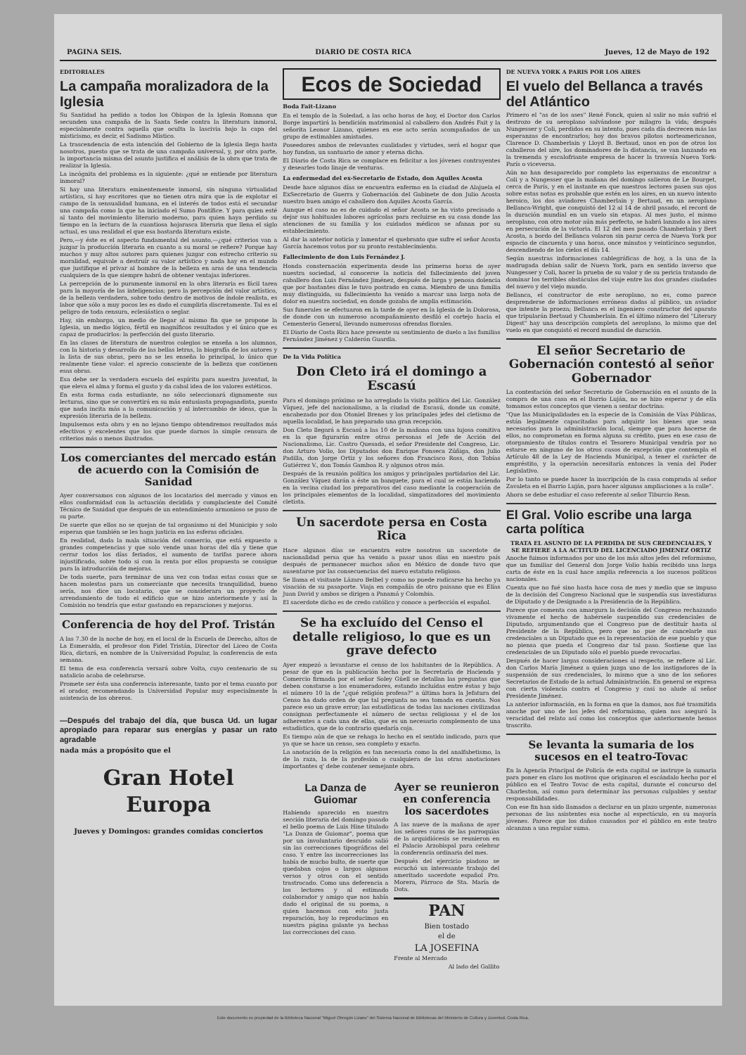PAGINA SEIS. DIARIO DE COSTA RICA Jueves, 12 de Mayo de 192
EDITORIALES
La campaña moralizadora de la Iglesia
Su Santidad ha pedido a todos los Obispos de la Iglesia Romana que secunden una campaña de la Santa Sede contra la literatura inmoral, especialmente contra aquella que oculta la lascivia bajo la capa del misticismo, es decir, el Sadismo Místico.
La trascendencia de esta intención del Gobierno de la Iglesia llega hasta nosotros, puesto que se trata de una campaña universal, y, por otra parte, la importancia misma del asunto justifica el análisis de la obra que trata de realizar la Iglesia.
La incógnita del problema es la siguiente: ¿qué se entiende por literatura inmoral?
Si hay una literatura eminentemente inmoral, sin ninguna virtualidad artística, si hay escritores que no tienen otra mira que la de explotar el campo de la sensualidad humana, en el interés de todos está el secundar una campaña como la que ha iniciado el Sumo Pontífice. Y para quien esté al tanto del movimiento literario moderno, para quien haya perdido su tiempo en la lectura de la cuantiosa hojarasca literaria que llena el siglo actual, es una realidad el que esa bastarda literatura existe.
Pero,—y éste es el aspecto fundamental del asunto,—¿qué criterios van a juzgar la producción literaria en cuanto a su moral se refiere? Porque hay muchos y muy altos autores para quienes juzgar con estrecho criterio su moralidad, equivale a destruír su valor artístico y nada hay en el mundo que justifique el privar al hombre de la belleza en aras de una tendencia cualquiera de la que siempre habrá de obtener ventajas inferiores.
La percepción de lo puramente inmoral en la obra literaria es fácil tarea para la mayoría de las inteligencias; pero la percepción del valor artístico, de la belleza verdadera, sobre todo dentro de motivos de índole realista, es labor que sólo a muy pocos les es dado el cumplirla discretamente. Tal es el peligro de toda censura, eclesiástica o seglar.
Hay, sin embargo, un medio de llegar al mismo fin que se propone la Iglesia, un medio lógico, fértil en magníficos resultados y el único que es capaz de producirlos: la perfección del gusto literario.
En las clases de literatura de nuestros colegios se enseña a los alumnos, con la historia y desarrollo de las bellas letras, la biografía de los autores y la lista de sus obras, pero no se les enseña lo principal, lo único que realmente tiene valor: el aprecio consciente de la belleza que contienen esas obras.
Esa debe ser la verdadera escuela del espíritu para nuestra juventud, la que eleva el alma y forma el gusto y da cabal idea de los valores estéticos.
En esta forma cada estudiante, no sólo seleccionará dignamente sus lecturas, sino que se convertirá en su más entusiasta propagandista, puesto que nada incita más a la comunicación y al intercambio de ideas, que la expresión literaria de la belleza.
Impulsemos esta obra y en no lejano tiempo obtendremos resultados más efectivos y excelentes que los que puede darnos la simple censura de criterios más o menos ilustrados.
Los comerciantes del mercado están de acuerdo con la Comisión de Sanidad
Ayer conversamos con algunos de los locatarios del mercado y vimos en ellos conformidad con la actuación decidida y complaciente del Comité Técnico de Sanidad que después de un entendimiento armonioso se puso de su parte.
De suerte que ellos no se quejan de tal organismo ni del Municipio y solo esperan que también se les haga justicia en las esferas oficiales.
En realidad, dada la mala situación del comercio, que está expuesto a grandes competencias y que solo vende unas horas del día y tiene que cerrar todos los días feriados, el aumento de tarifas parece ahora injustificado, sobre todo si con la renta por ellos propuesta se consigue para la introducción de mejoras.
De toda suerte, para terminar de una vez con todas estas cosas que se hacen molestas para un comerciante que necesita tranquilidad, bueno sería, nos dice un locatario, que se considerara un proyecto de arrendamiento de todo el edificio que se hizo anteriormente y así la Comisión no tendría que estar gastando en reparaciones y mejoras.
Conferencia de hoy del Prof. Tristán
A las 7.30 de la noche de hoy, en el local de la Escuela de Derecho, altos de La Esmeralda, el profesor don Fidel Tristán, Director del Liceo de Costa Rica, dictará, en nombre de la Universidad Popular, la conferencia de esta semana.
El tema de esa conferencia versará sobre Volta, cuyo centenario de su natalicio acaba de celebrarse.
Promete ser ésta una conferencia interesante, tanto por el tema cuanto por el orador, recomendando la Universidad Popular muy especialmente la asistencia de los obreros.
—Después del trabajo del día, que busca Ud. un lugar apropiado para reparar sus energías y pasar un rato agradable
nada más a propósito que el
Gran Hotel Europa
Jueves y Domingos: grandes comidas conciertos
Ecos de Sociedad
Boda Fait-Lizano
En el templo de la Soledad, a las ocho horas de hoy, el Doctor don Carlos Borge impartirá la bendición matrimonial al caballero don Andrés Fait y la señorita Leonor Lizano, quienes en ese acto serán acompañados de un grupo de estimables amistades.
Poseedores ambos de relevantes cualidades y virtudes, será el hogar que hoy fundan, un santuario de amor y eterna dicha.
El Diario de Costa Rica se complace en felicitar a los jóvenes contrayentes y desearles todo linaje de venturas.
La enfermedad del ex-Secretario de Estado, don Aquiles Acosta
Desde hace algunos días se encuentra enfermo en la ciudad de Alajuela el ExSecretario de Guerra y Gobernación del Gabinete de don Julio Acosta nuestro buen amigo el caballero don Aquiles Acosta García.
Aunque el caso no es de cuidado el señor Acosta se ha visto precisado a dejar sus habituales labores agrícolas para recluirse en su casa donde las atenciones de su familia y los cuidados médicos se afanan por su establecimiento.
Al dar la anterior noticia y lamentar el quebranto que sufre el señor Acosta García hacemos votos por su pronto restablecimiento.
Fallecimiento de don Luis Fernández J.
Honda consternación experimenta desde las primeras horas de ayer nuestra sociedad, al conocerse la noticia del fallecimiento del joven caballero don Luis Fernández Jiménez, después de larga y penosa dolencia que por bastantes días le tuvo postrado en cama. Miembro de una familia muy distinguida, su fallecimiento ha venido a marcar una larga nota de dolor en nuestra sociedad, en donde gozaba de amplia estimación.
Sus funerales se efectuaron en la tarde de ayer en la Iglesia de la Dolorosa, de donde con un numeroso acompañamiento desfiló el cortejo hacia el Cementerio General, llevando numerosas ofrendas florales.
El Diario de Costa Rica hace presente su sentimiento de duelo a las familias Fernández Jiménez y Calderón Guardia.
De la Vida Política
Don Cleto irá el domingo a Escasú
Para el domingo próximo se ha arreglado la visita política del Lic. González Víquez, jefe del nacionalismo, a la ciudad de Escasú, donde un comité, encabezado por don Otoniel Brenes y los principales jefes del cletismo de aquella localidad, le han preparado una gran recepción.
Don Cleto llegará a Escasú a las 10 de la mañana con una lujosa comitiva en la que figurarán entre otras personas el Jefe de Acción del Nacionalismo, Lic. Castro Quesada, el señor Presidente del Congreso, Lic. don Arturo Volio, los Diputados don Enrique Fonseca Zúñiga, don Julio Padilla, don Jorge Ortiz y los señores don Francisco Ross, don Tobías Gutiérrez V., don Tomás Gamboa R. y algunos otros más.
Después de la reunión política los amigos y principales partidarios del Lic. González Víquez darán a éste un banquete, para el cual se están haciendo en la vecina ciudad los preparativos del caso mediante la cooperación de los principales elementos de la localidad, simpatizadores del movimiento cletista.
Un sacerdote persa en Costa Rica
Hace algunos días se encuentra entre nosotros un sacerdote de nacionalidad persa que ha venido a pasar unos días en nuestro país después de permanecer muchos años en México de donde tuvo que ausentarse por las consecuencias del nuevo estatuto religioso.
Se llama el visitante Lázaro Belbel y como no puede radicarse ha hecho ya visación de su pasaporte. Viaja en compañía de otro paisano que es Elías Juan David y ambos se dirigen a Panamá y Colombia.
El sacerdote dicho es de credo católico y conoce a perfección el español.
Se ha excluído del Censo el detalle religioso, lo que es un grave defecto
Ayer empezó a levantarse el censo de los habitantes de la República. A pesar de que en la publicación hecha por la Secretaría de Hacienda y Comercio firmada por el señor Soley Güell se detallan las preguntas que deben constarse a los enumeradores, estando incluídas entre éstas y bajo el número 10 la de "¿qué religión profesa?" a última hora la Jefatura del Censo ha dado orden de que tal pregunta no sea tomada en cuenta. Nos parece eso un grave error; las estadísticas de todas las naciones civilizadas consignan perfectamente el número de sectas religiosas y el de los adherentes a cada una de ellas, que es un necesario complemento de una estadística, que de lo contrario quedaría coja.
Es tiempo aún de que se rehaga lo hecho en el sentido indicado, para que ya que se hace un censo, sea completo y exacto.
La anotación de la religión es tan necesaria como la del analfabetismo, la de la raza, la de la profesión o cualquiera de las otras anotaciones importantes q' debe contener semejante obra.
La Danza de Guiomar
Habiendo aparecido en nuestra sección literaria del domingo pasado el bello poema de Luis Hine titulado "La Danza de Guiomar", poema que por un involuntario descuido salió sin las correcciones tipográficas del caso. Y entre las incorrecciones las había de mucho bulto, de suerte que quedaban cojos o largos algunos versos y otros con el sentido trastrocado. Como una deferencia a los lectores y al estimado colaborador y amigo que nos había dado el original de su poema, a quien hacemos con esto justa reparación, hoy lo reproducimos en nuestra página galante ya hechas las correcciones del caso.
Ayer se reunieron en conferencia los sacerdotes
A las nueve de la mañana de ayer los señores curas de las parroquias de la arquidiócesis se reunieron en el Palacio Arzobispal para celebrar la conferencia ordinaria del mes.
Después del ejercicio piadoso se escuchó un interesante trabajo del ameritado sacerdote español Pro. Morera, Párroco de Sta. María de Dota.
PAN
Bien tostado
el de
LA JOSEFINA
Frente al Mercado
Al lado del Gallito
DE NUEVA YORK A PARIS POR LOS AIRES
El vuelo del Bellanca a través del Atlántico
Primero el "as de los ases" René Fonck, quien al salir no más sufrió el destrozo de su aeroplano salvándose por milagro la vida; después Nungesser y Coli, perdidos en su intento, pues cada día decrecen más las esperanzas de encontrarlos; hoy dos bravos pilotos norteamericanos, Clarence D. Chamberlain y Lloyd B. Bertaud, unos en pos de otros los caballeros del aire, los dominadores de la distancia, se van lanzando en la tremenda y escalofriante empresa de hacer la travesía Nueva York-París o viceversa.
Aún no han desaparecido por completo las esperanzas de encontrar a Coli y a Nungesser que la mañana del domingo salieron de Le Bourget, cerca de París, y en el instante en que nuestros lectores pasen sus ojos sobre estas notas es probable que estén en los aires, en un nuevo intento heroico, los dos aviadores Chamberlain y Bertaud, en un aeroplano Bellanca-Wright, que conquistó del 12 al 14 de abril pasado, el record de la duración mundial en un vuelo sin etapas. Al mes justo, el mismo aeroplano, con otro motor aún más perfecto, se habrá lanzado a los aires en persecución de la victoria. El 12 del mes pasado Chamberlain y Bert Acosta, a bordo del Bellanca volaron sin parar cerca de Nueva York por espacio de cincuenta y una horas, once minutos y veinticinco segundos, descendiendo de los cielos el día 14.
Según nuestras informaciones cablegráficas de hoy, a la una de la madrugada debían salir de Nueva York, para en sentido inverso que Nungesser y Coli, hacer la prueba de su valor y de su pericia tratando de dominar los terribles obstáculos del viaje entre las dos grandes ciudades del nuevo y del viejo mundo.
Bellanca, el constructor de este aeroplano, no es, como parece desprenderse de informaciones erróneas dadas al público, un aviador que intente la proeza; Bellanca es el ingeniero constructor del aparato que tripularán Bertaud y Chamberlain. En el último número del "Literary Digest" hay una descripción completa del aeroplano, lo mismo que del vuelo en que conquistó el record mundial de duración.
El señor Secretario de Gobernación contestó al señor Gobernador
La contestación del señor Secretario de Gobernación en el asunto de la compra de una casa en el Barrio Luján, no se hizo esperar y de ella tomamos estos conceptos que vienen a sentar doctrina:
"Que las Municipalidades en la especie de la Comisión de Vías Públicas, están legalmente capacitadas para adquirir los bienes que sean necesarios para la administración local, siempre que para hacerse de ellos, no comprometan en forma alguna su crédito, pues en ese caso de otorgamiento de títulos contra el Tesorero Municipal vendría por no estarse en ninguno de los otros casos de excepción que contempla el Artículo 48 de la Ley de Hacienda Municipal, a tener el carácter de empréstito, y la operación necesitaría entonces la venia del Poder Legislativo.
Por lo tanto se puede hacer la inscripción de la casa comprada al señor Zavaleta en el Barrio Luján, para hacer algunas ampliaciones a la calle".
Ahora se debe estudiar el caso referente al señor Tiburcio Rean.
El Gral. Volio escribe una larga carta política
TRATA EL ASUNTO DE LA PERDIDA DE SUS CREDENCIALES, Y SE REFIERE A LA ACTITUD DEL LICENCIADO JIMENEZ ORTIZ
Anoche fuimos informados por uno de los más altos jefes del reformismo, que un familiar del General don Jorge Volio había recibido una larga carta de éste en la cual hace amplia referencia a los sucesos políticos nacionales.
Cuenta que no fué sino hasta hace cosa de mes y medio que se impuso de la decisión del Congreso Nacional que le suspendía sus investiduras de Diputado y de Designado a la Presidencia de la República.
Parece que comenta con amargura la decisión del Congreso rechazando vivamente el hecho de habérsele suspendido sus credenciales de Diputado, argumentando que el Congreso pue de destituír hasta al Presidente de la República, pero que no pue de cancelarle sus credenciales a un Diputado que es la representación de ese pueblo y que no piensa que pueda el Congreso dar tal paso. Sostiene que las credenciales de un Diputado sólo el pueblo puede revocarlas.
Después de hacer largas consideraciones al respecto, se refiere al Lic. don Carlos María Jiménez a quien juzga uno de los instigadores de la suspensión de sus credenciales, lo mismo que a uno de los señores Secretarios de Estado de la actual Administración. En general se expresa con cierta violencia contra el Congreso y casi no alude al señor Presidente Jiménez.
La anterior información, en la forma en que la damos, nos fué trasmitida anoche por uno de los jefes del reformismo, quien nos aseguró la veracidad del relato así como los conceptos que anteriormente hemos trascrito.
Se levanta la sumaria de los sucesos en el teatro-Tovac
En la Agencia Principal de Policía de esta capital se instruye la sumaria para poner en claro los motivos que originaron el escándalo hecho por el público en el Teatro Tovac de esta capital, durante el concurso del Charleston, así como para determinar las personas culpables y sentar responsabilidades.
Con ese fin han sido llamados a declarar en un plazo urgente, numerosas personas de las asistentes esa noche al espectáculo, en su mayoría jóvenes. Parece que los daños causados por el público en este teatro alcanzan a una regular suma.
Este documento es propiedad de la Biblioteca Nacional "Miguel Obregón Lizano" del Sistema Nacional de Bibliotecas del Ministerio de Cultura y Juventud, Costa Rica.